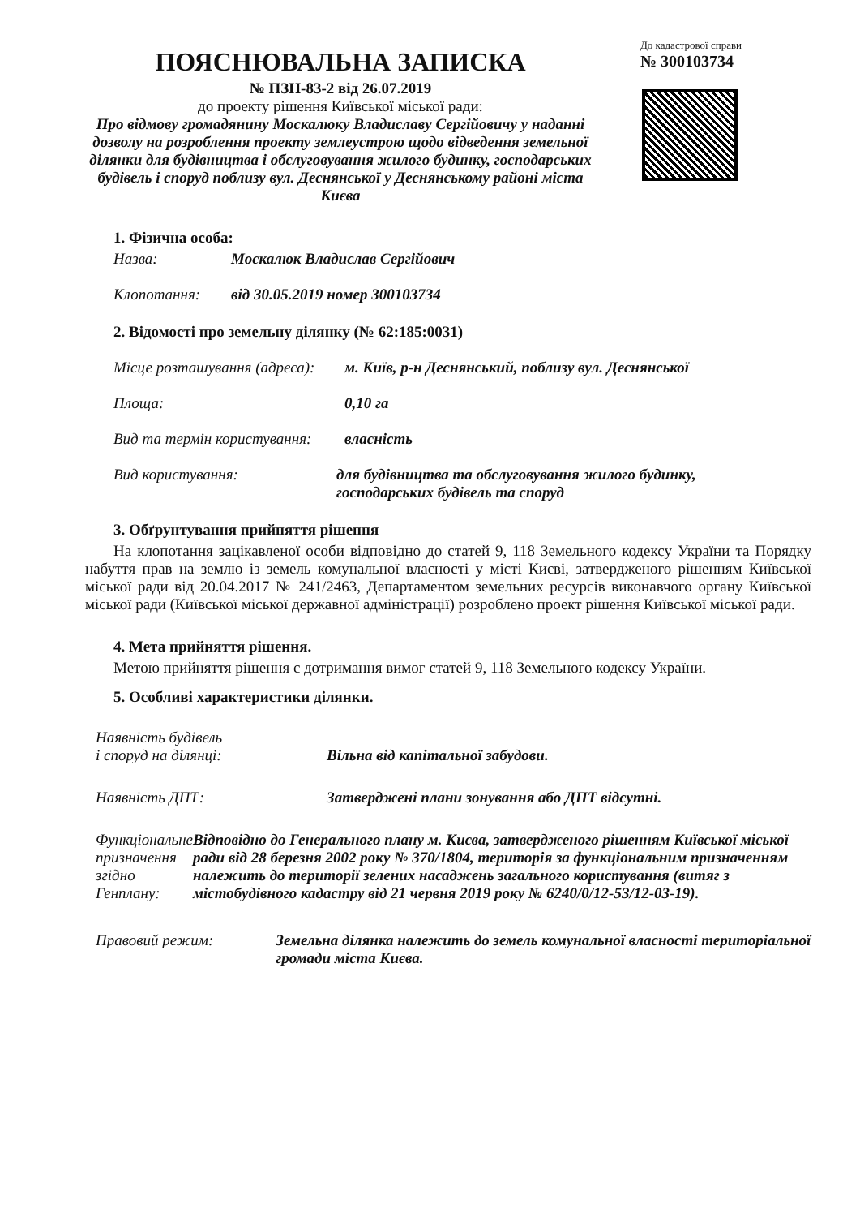До кадастрової справи
№ 300103734
ПОЯСНЮВАЛЬНА ЗАПИСКА
№ ПЗН-83-2 від 26.07.2019
до проекту рішення Київської міської ради:
Про відмову громадянину Москалюку Владиславу Сергійовичу у наданні дозволу на розроблення проекту землеустрою щодо відведення земельної ділянки для будівництва і обслуговування жилого будинку, господарських будівель і споруд поблизу вул. Деснянської у Деснянському районі міста Києва
1. Фізична особа:
Назва: Москалюк Владислав Сергійович
Клопотання: від 30.05.2019 номер 300103734
2. Відомості про земельну ділянку (№ 62:185:0031)
Місце розташування (адреса): м. Київ, р-н Деснянський, поблизу вул. Деснянської
Площа: 0,10 га
Вид та термін користування: власність
Вид користування: для будівництва та обслуговування жилого будинку,
господарських будівель та споруд
3. Обґрунтування прийняття рішення
На клопотання зацікавленої особи відповідно до статей 9, 118 Земельного кодексу України та Порядку набуття прав на землю із земель комунальної власності у місті Києві, затвердженого рішенням Київської міської ради від 20.04.2017 № 241/2463, Департаментом земельних ресурсів виконавчого органу Київської міської ради (Київської міської державної адміністрації) розроблено проект рішення Київської міської ради.
4. Мета прийняття рішення.
Метою прийняття рішення є дотримання вимог статей 9, 118 Земельного кодексу України.
5. Особливі характеристики ділянки.
Наявність будівель
і споруд на ділянці:
Вільна від капітальної забудови.
Наявність ДПТ: Затверджені плани зонування або ДПТ відсутні.
Функціональне призначення згідно Генплану: Відповідно до Генерального плану м. Києва, затвердженого рішенням Київської міської ради від 28 березня 2002 року № 370/1804, територія за функціональним призначенням належить до території зелених насаджень загального користування (витяг з містобудівного кадастру від 21 червня 2019 року № 6240/0/12-53/12-03-19).
Правовий режим: Земельна ділянка належить до земель комунальної власності територіальної громади міста Києва.